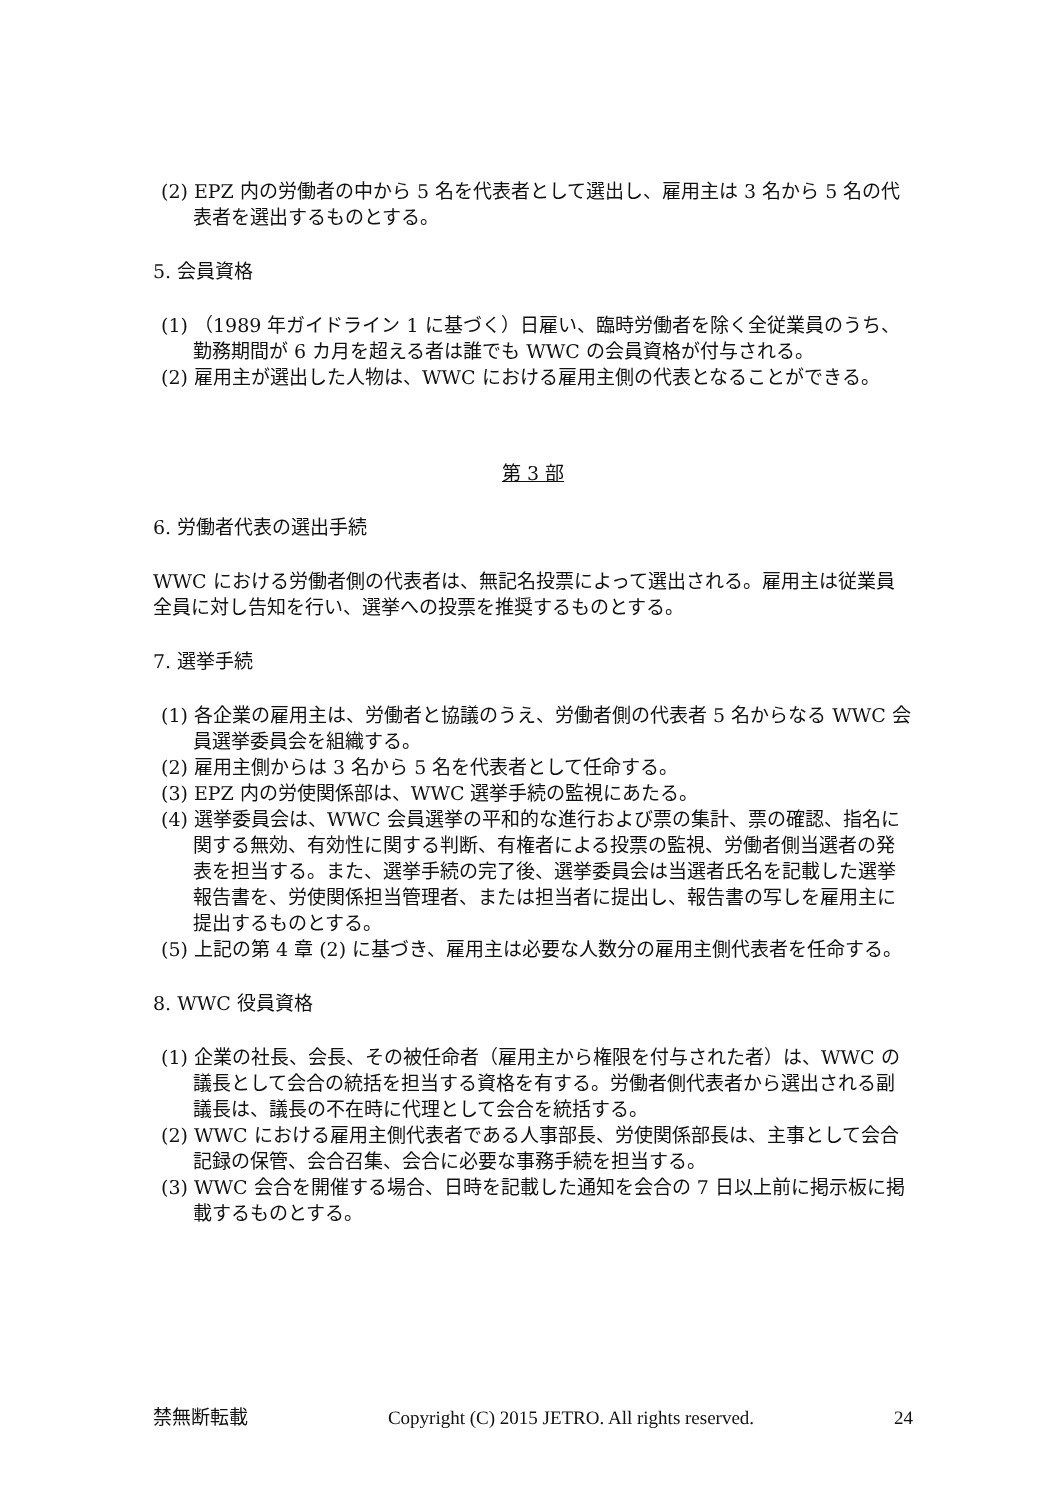(2) EPZ 内の労働者の中から 5 名を代表者として選出し、雇用主は 3 名から 5 名の代表者を選出するものとする。
5. 会員資格
(1) （1989 年ガイドライン 1 に基づく）日雇い、臨時労働者を除く全従業員のうち、勤務期間が 6 カ月を超える者は誰でも WWC の会員資格が付与される。
(2) 雇用主が選出した人物は、WWC における雇用主側の代表となることができる。
第 3 部
6. 労働者代表の選出手続
WWC における労働者側の代表者は、無記名投票によって選出される。雇用主は従業員全員に対し告知を行い、選挙への投票を推奨するものとする。
7. 選挙手続
(1) 各企業の雇用主は、労働者と協議のうえ、労働者側の代表者 5 名からなる WWC 会員選挙委員会を組織する。
(2) 雇用主側からは 3 名から 5 名を代表者として任命する。
(3) EPZ 内の労使関係部は、WWC 選挙手続の監視にあたる。
(4) 選挙委員会は、WWC 会員選挙の平和的な進行および票の集計、票の確認、指名に関する無効、有効性に関する判断、有権者による投票の監視、労働者側当選者の発表を担当する。また、選挙手続の完了後、選挙委員会は当選者氏名を記載した選挙報告書を、労使関係担当管理者、または担当者に提出し、報告書の写しを雇用主に提出するものとする。
(5) 上記の第 4 章 (2) に基づき、雇用主は必要な人数分の雇用主側代表者を任命する。
8. WWC 役員資格
(1) 企業の社長、会長、その被任命者（雇用主から権限を付与された者）は、WWC の議長として会合の統括を担当する資格を有する。労働者側代表者から選出される副議長は、議長の不在時に代理として会合を統括する。
(2) WWC における雇用主側代表者である人事部長、労使関係部長は、主事として会合記録の保管、会合召集、会合に必要な事務手続を担当する。
(3) WWC 会合を開催する場合、日時を記載した通知を会合の 7 日以上前に掲示板に掲載するものとする。
禁無断転載 Copyright (C) 2015 JETRO. All rights reserved. 24